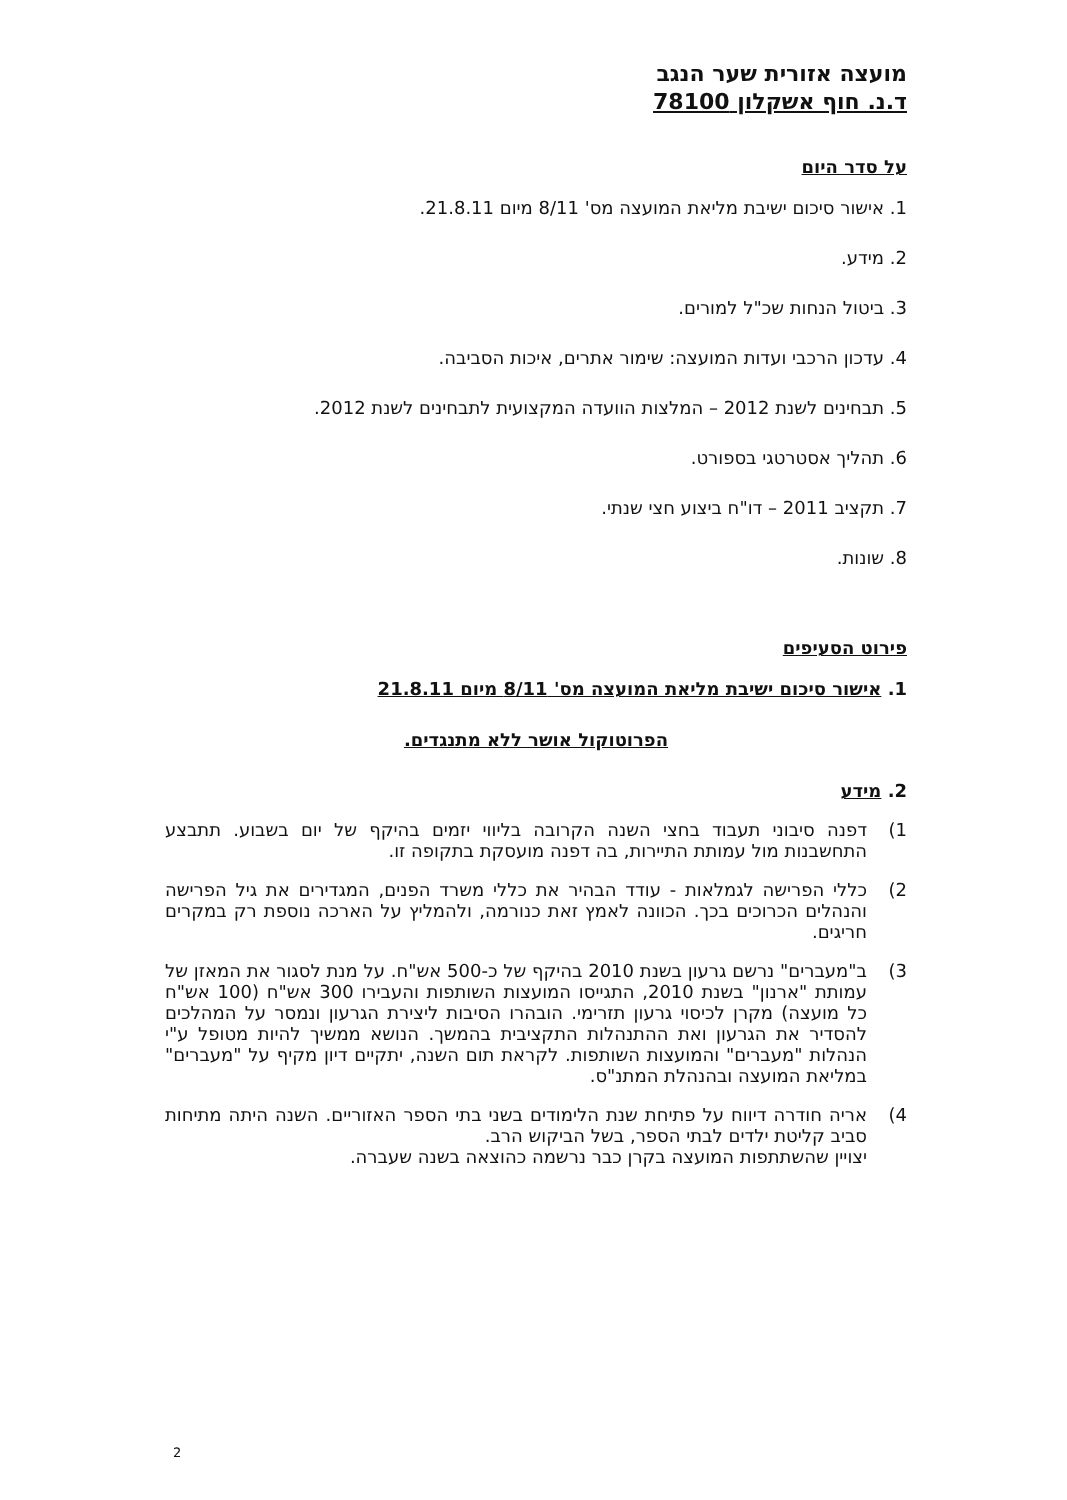מועצה אזורית שער הנגב
ד.נ. חוף אשקלון 78100
על סדר היום
1. אישור סיכום ישיבת מליאת המועצה מס' 8/11 מיום 21.8.11.
2. מידע.
3. ביטול הנחות שכ"ל למורים.
4. עדכון הרכבי ועדות המועצה: שימור אתרים, איכות הסביבה.
5. תבחינים לשנת 2012 – המלצות הוועדה המקצועית לתבחינים לשנת 2012.
6. תהליך אסטרטגי בספורט.
7. תקציב 2011 – דו"ח ביצוע חצי שנתי.
8. שונות.
פירוט הסעיפים
1. אישור סיכום ישיבת מליאת המועצה מס' 8/11 מיום 21.8.11
הפרוטוקול אושר ללא מתנגדים.
2. מידע
1) דפנה סיבוני תעבוד בחצי השנה הקרובה בליווי יזמים בהיקף של יום בשבוע. תתבצע התחשבנות מול עמותת התיירות, בה דפנה מועסקת בתקופה זו.
2) כללי הפרישה לגמלאות - עודד הבהיר את כללי משרד הפנים, המגדירים את גיל הפרישה והנהלים הכרוכים בכך. הכוונה לאמץ זאת כנורמה, ולהמליץ על הארכה נוספת רק במקרים חריגים.
3) ב"מעברים" נרשם גרעון בשנת 2010 בהיקף של כ-500 אש"ח. על מנת לסגור את המאזן של עמותת "ארנון" בשנת 2010, התגייסו המועצות השותפות והעבירו 300 אש"ח (100 אש"ח כל מועצה) מקרן לכיסוי גרעון תזרימי. הובהרו הסיבות ליצירת הגרעון ונמסר על המהלכים להסדיר את הגרעון ואת ההתנהלות התקציבית בהמשך. הנושא ממשיך להיות מטופל ע"י הנהלות "מעברים" והמועצות השותפות. לקראת תום השנה, יתקיים דיון מקיף על "מעברים" במליאת המועצה ובהנהלת המתנ"ס.
4) אריה חודרה דיווח על פתיחת שנת הלימודים בשני בתי הספר האזוריים. השנה היתה מתיחות סביב קליטת ילדים לבתי הספר, בשל הביקוש הרב.
יצויין שהשתתפות המועצה בקרן כבר נרשמה כהוצאה בשנה שעברה.
2